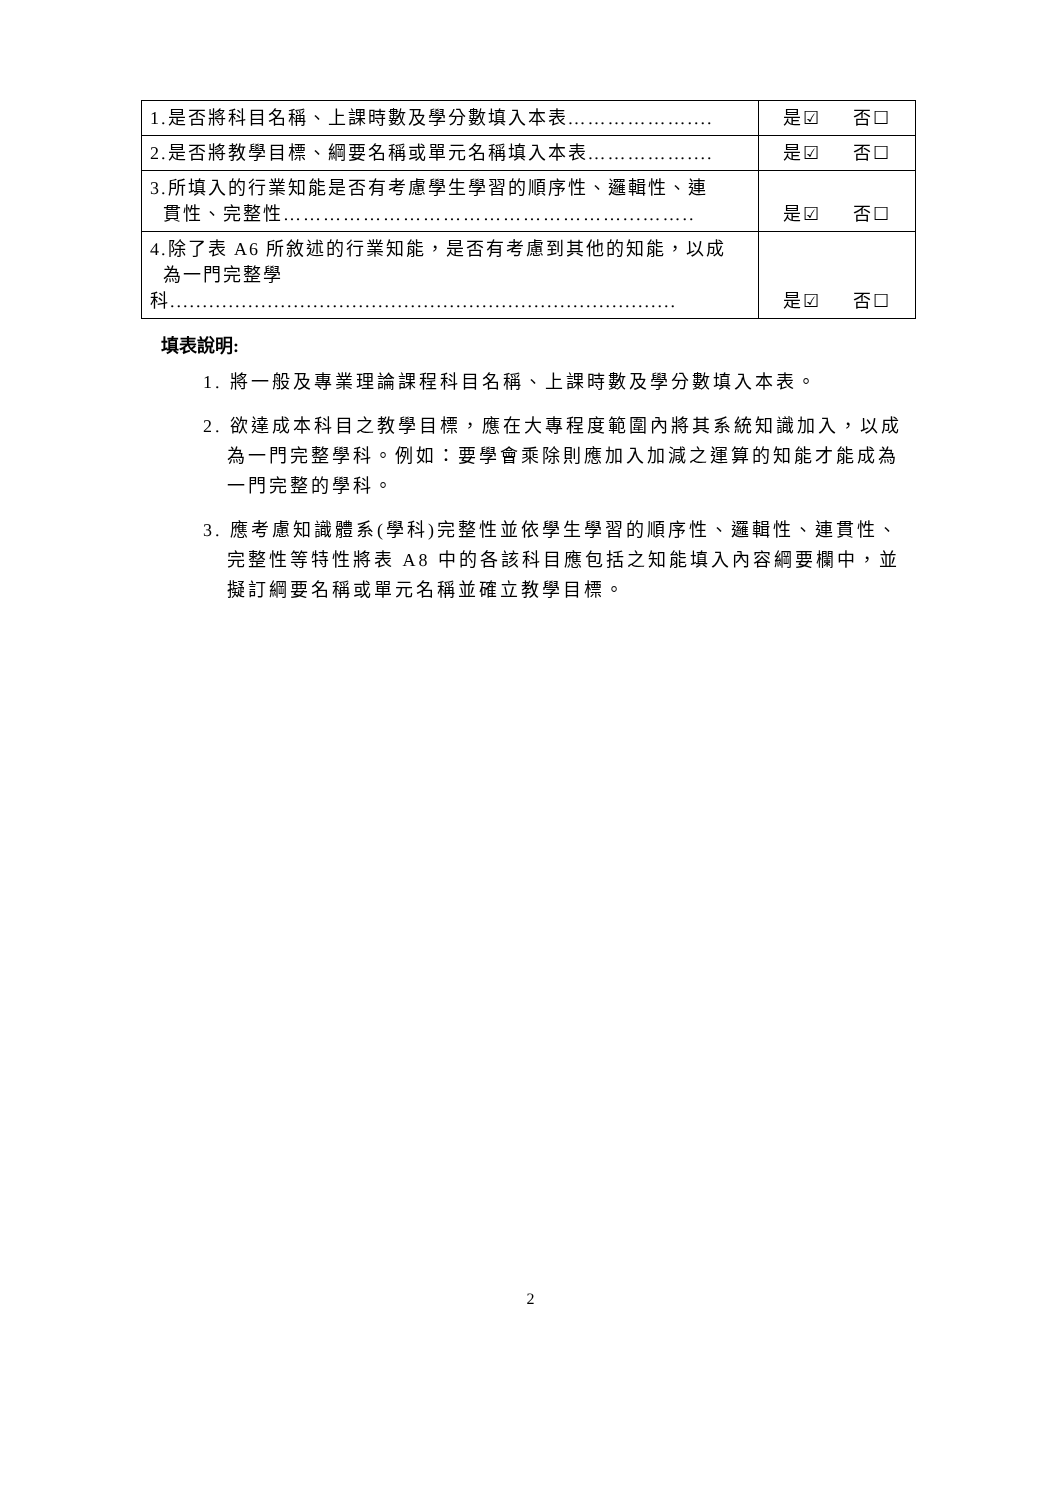| 1.是否將科目名稱、上課時數及學分數填入本表……………….... | 是☑ 否☐ |
| 2.是否將教學目標、綱要名稱或單元名稱填入本表…………….... | 是☑ 否☐ |
| 3.所填入的行業知能是否有考慮學生學習的順序性、邏輯性、連 貫性、完整性……………………………………………...…….. | 是☑ 否☐ |
| 4.除了表 A6 所敘述的行業知能，是否有考慮到其他的知能，以成 為一門完整學科.............................................................................. | 是☑ 否☐ |
填表說明:
1. 將一般及專業理論課程科目名稱、上課時數及學分數填入本表。
2. 欲達成本科目之教學目標，應在大專程度範圍內將其系統知識加入，以成為一門完整學科。例如：要學會乘除則應加入加減之運算的知能才能成為一門完整的學科。
3. 應考慮知識體系(學科)完整性並依學生學習的順序性、邏輯性、連貫性、完整性等特性將表 A8 中的各該科目應包括之知能填入內容綱要欄中，並擬訂綱要名稱或單元名稱並確立教學目標。
2